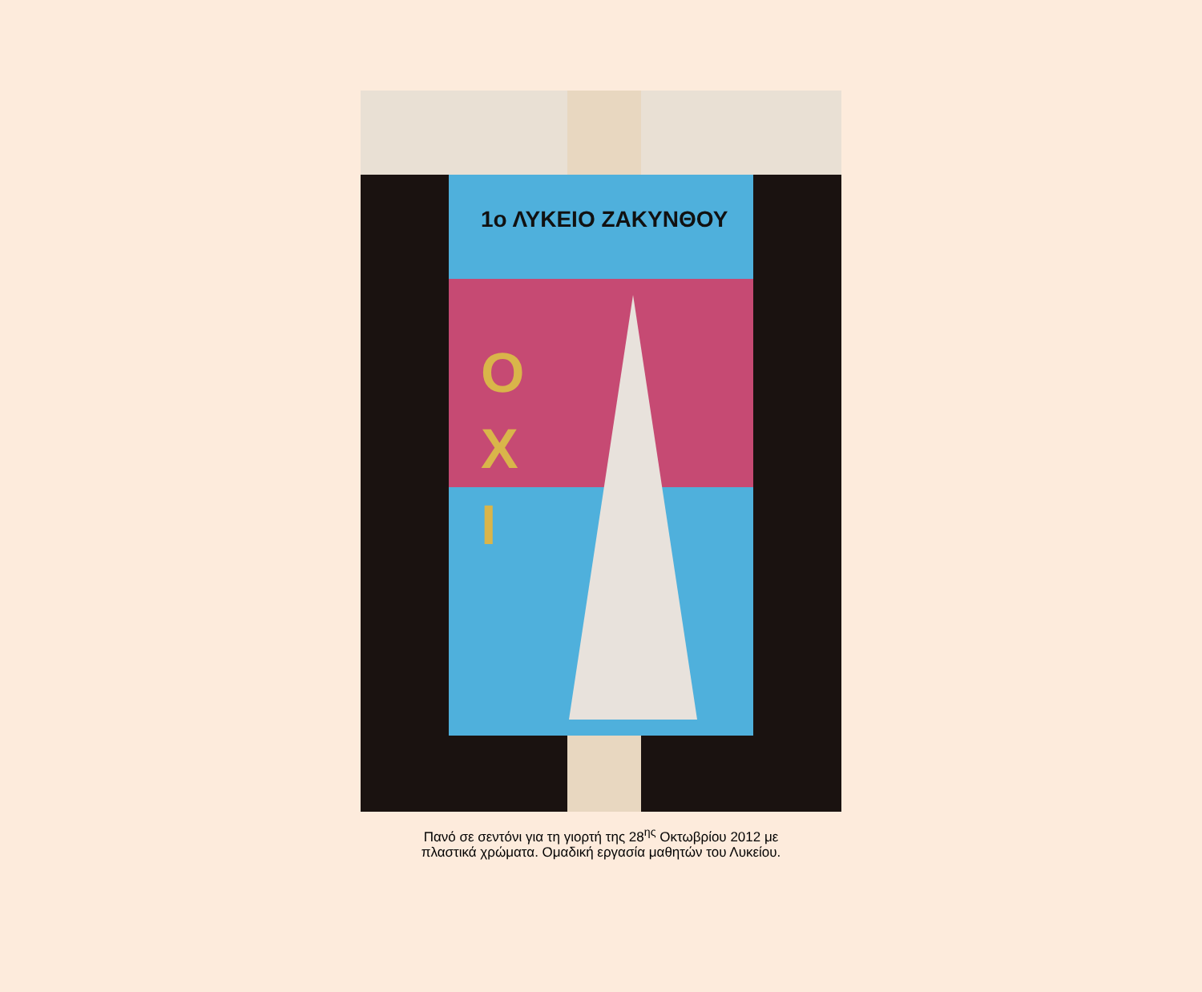1ο ΛΥΚΕΙΟ ΖΑΚΥΝΘΟΥ
Ο
Χ
Ι
Πανό σε σεντόνι για τη γιορτή της 28<sup>ης</sup> Οκτωβρίου 2012 με
πλαστικά χρώματα. Ομαδική εργασία μαθητών του Λυκείου.